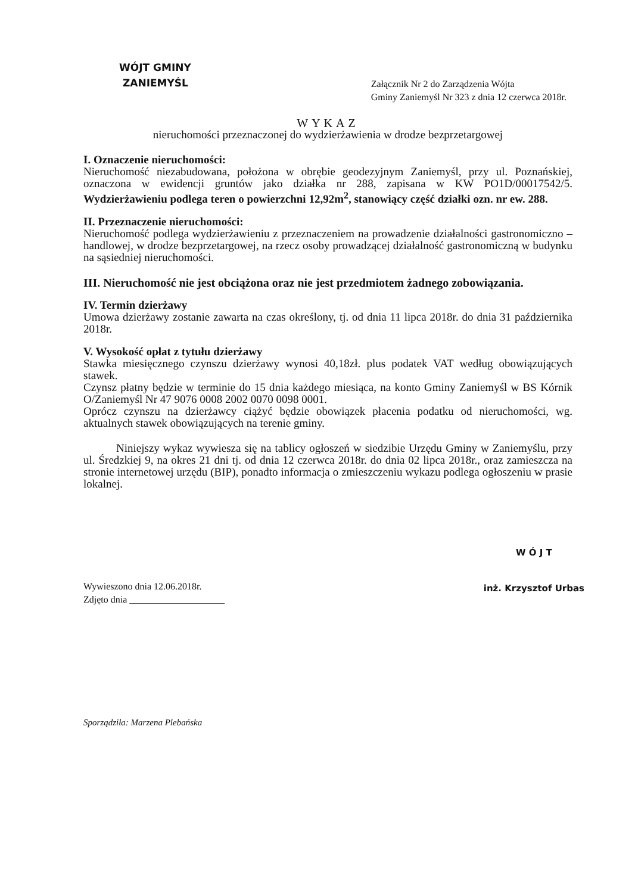WÓJT GMINY
ZANIEMYŚL
Załącznik Nr 2 do Zarządzenia Wójta
Gminy Zaniemyśl Nr 323 z dnia 12 czerwca 2018r.
WYKAZ
nieruchomości przeznaczonej do wydzierżawienia w drodze bezprzetargowej
I. Oznaczenie nieruchomości:
Nieruchomość niezabudowana, położona w obrębie geodezyjnym Zaniemyśl, przy ul. Poznańskiej, oznaczona w ewidencji gruntów jako działka nr 288, zapisana w KW PO1D/00017542/5. Wydzierżawieniu podlega teren o powierzchni 12,92m<sup>2</sup>, stanowiący część działki ozn. nr ew. 288.
II. Przeznaczenie nieruchomości:
Nieruchomość podlega wydzierżawieniu z przeznaczeniem na prowadzenie działalności gastronomiczno – handlowej, w drodze bezprzetargowej, na rzecz osoby prowadzącej działalność gastronomiczną w budynku na sąsiedniej nieruchomości.
III. Nieruchomość nie jest obciążona oraz nie jest przedmiotem żadnego zobowiązania.
IV. Termin dzierżawy
Umowa dzierżawy zostanie zawarta na czas określony, tj. od dnia 11 lipca 2018r. do dnia 31 października 2018r.
V. Wysokość opłat z tytułu dzierżawy
Stawka miesięcznego czynszu dzierżawy wynosi 40,18zł. plus podatek VAT według obowiązujących stawek.
Czynsz płatny będzie w terminie do 15 dnia każdego miesiąca, na konto Gminy Zaniemyśl w BS Kórnik O/Zaniemyśl Nr 47 9076 0008 2002 0070 0098 0001.
Oprócz czynszu na dzierżawcy ciążyć będzie obowiązek płacenia podatku od nieruchomości, wg. aktualnych stawek obowiązujących na terenie gminy.
Niniejszy wykaz wywiesza się na tablicy ogłoszeń w siedzibie Urzędu Gminy w Zaniemyślu, przy ul. Średzkiej 9, na okres 21 dni tj. od dnia 12 czerwca 2018r. do dnia 02 lipca 2018r., oraz zamieszcza na stronie internetowej urzędu (BIP), ponadto informacja o zmieszczeniu wykazu podlega ogłoszeniu w prasie lokalnej.
Wywieszono dnia 12.06.2018r.
Zdjęto dnia ____________________
W Ó J T
inż. Krzysztof Urbas
Sporządziła: Marzena Plebańska